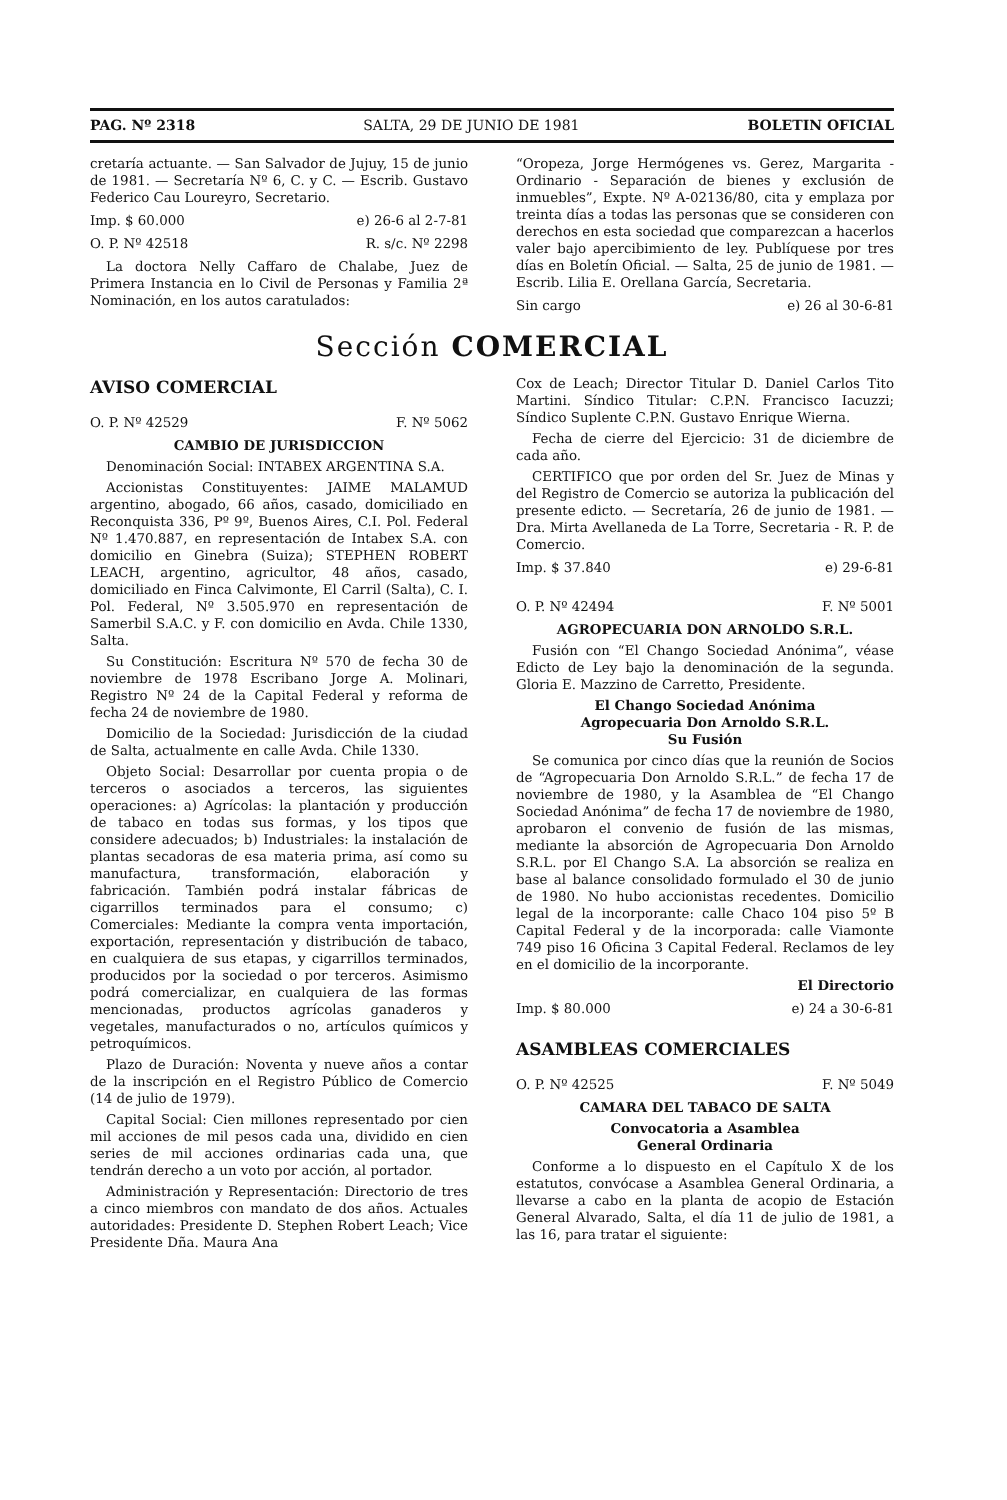PAG. Nº 2318 SALTA, 29 DE JUNIO DE 1981 BOLETIN OFICIAL
cretaría actuante. — San Salvador de Jujuy, 15 de junio de 1981. — Secretaría Nº 6, C. y C. — Escrib. Gustavo Federico Cau Loureyro, Secretario.
Imp. $ 60.000 e) 26-6 al 2-7-81
O. P. Nº 42518 R. s/c. Nº 2298
La doctora Nelly Caffaro de Chalabe, Juez de Primera Instancia en lo Civil de Personas y Familia 2ª Nominación, en los autos caratulados:
“Oropeza, Jorge Hermógenes vs. Gerez, Margarita - Ordinario - Separación de bienes y exclusión de inmuebles”, Expte. Nº A-02136/80, cita y emplaza por treinta días a todas las personas que se consideren con derechos en esta sociedad que comparezcan a hacerlos valer bajo apercibimiento de ley. Publíquese por tres días en Boletín Oficial. — Salta, 25 de junio de 1981. — Escrib. Lilia E. Orellana García, Secretaria.
Sin cargo e) 26 al 30-6-81
Sección COMERCIAL
AVISO COMERCIAL
O. P. Nº 42529 F. Nº 5062
CAMBIO DE JURISDICCION
Denominación Social: INTABEX ARGENTINA S.A.
Accionistas Constituyentes: JAIME MALAMUD argentino, abogado, 66 años, casado, domiciliado en Reconquista 336, Pº 9º, Buenos Aires, C.I. Pol. Federal Nº 1.470.887, en representación de Intabex S.A. con domicilio en Ginebra (Suiza); STEPHEN ROBERT LEACH, argentino, agricultor, 48 años, casado, domiciliado en Finca Calvimonte, El Carril (Salta), C. I. Pol. Federal, Nº 3.505.970 en representación de Samerbil S.A.C. y F. con domicilio en Avda. Chile 1330, Salta.
Su Constitución: Escritura Nº 570 de fecha 30 de noviembre de 1978 Escribano Jorge A. Molinari, Registro Nº 24 de la Capital Federal y reforma de fecha 24 de noviembre de 1980.
Domicilio de la Sociedad: Jurisdicción de la ciudad de Salta, actualmente en calle Avda. Chile 1330.
Objeto Social: Desarrollar por cuenta propia o de terceros o asociados a terceros, las siguientes operaciones: a) Agrícolas: la plantación y producción de tabaco en todas sus formas, y los tipos que considere adecuados; b) Industriales: la instalación de plantas secadoras de esa materia prima, así como su manufactura, transformación, elaboración y fabricación. También podrá instalar fábricas de cigarrillos terminados para el consumo; c) Comerciales: Mediante la compra venta importación, exportación, representación y distribución de tabaco, en cualquiera de sus etapas, y cigarrillos terminados, producidos por la sociedad o por terceros. Asimismo podrá comercializar, en cualquiera de las formas mencionadas, productos agrícolas ganaderos y vegetales, manufacturados o no, artículos químicos y petroquímicos.
Plazo de Duración: Noventa y nueve años a contar de la inscripción en el Registro Público de Comercio (14 de julio de 1979).
Capital Social: Cien millones representado por cien mil acciones de mil pesos cada una, dividido en cien series de mil acciones ordinarias cada una, que tendrán derecho a un voto por acción, al portador.
Administración y Representación: Directorio de tres a cinco miembros con mandato de dos años. Actuales autoridades: Presidente D. Stephen Robert Leach; Vice Presidente Dña. Maura Ana
Cox de Leach; Director Titular D. Daniel Carlos Tito Martini. Síndico Titular: C.P.N. Francisco Iacuzzi; Síndico Suplente C.P.N. Gustavo Enrique Wierna.
Fecha de cierre del Ejercicio: 31 de diciembre de cada año.
CERTIFICO que por orden del Sr. Juez de Minas y del Registro de Comercio se autoriza la publicación del presente edicto. — Secretaría, 26 de junio de 1981. — Dra. Mirta Avellaneda de La Torre, Secretaria - R. P. de Comercio.
Imp. $ 37.840 e) 29-6-81
O. P. Nº 42494 F. Nº 5001
AGROPECUARIA DON ARNOLDO S.R.L.
Fusión con “El Chango Sociedad Anónima”, véase Edicto de Ley bajo la denominación de la segunda. Gloria E. Mazzino de Carretto, Presidente.
El Chango Sociedad Anónima
Agropecuaria Don Arnoldo S.R.L.
Su Fusión
Se comunica por cinco días que la reunión de Socios de “Agropecuaria Don Arnoldo S.R.L.” de fecha 17 de noviembre de 1980, y la Asamblea de “El Chango Sociedad Anónima” de fecha 17 de noviembre de 1980, aprobaron el convenio de fusión de las mismas, mediante la absorción de Agropecuaria Don Arnoldo S.R.L. por El Chango S.A. La absorción se realiza en base al balance consolidado formulado el 30 de junio de 1980. No hubo accionistas recedentes. Domicilio legal de la incorporante: calle Chaco 104 piso 5º B Capital Federal y de la incorporada: calle Viamonte 749 piso 16 Oficina 3 Capital Federal. Reclamos de ley en el domicilio de la incorporante.
El Directorio
Imp. $ 80.000 e) 24 a 30-6-81
ASAMBLEAS COMERCIALES
O. P. Nº 42525 F. Nº 5049
CAMARA DEL TABACO DE SALTA
Convocatoria a Asamblea
General Ordinaria
Conforme a lo dispuesto en el Capítulo X de los estatutos, convócase a Asamblea General Ordinaria, a llevarse a cabo en la planta de acopio de Estación General Alvarado, Salta, el día 11 de julio de 1981, a las 16, para tratar el siguiente: